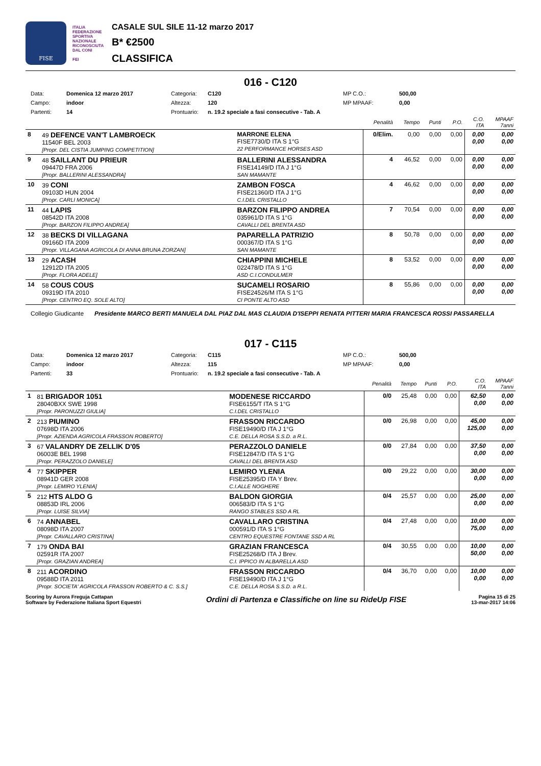FISE
ITALIA FEDERAZIONE SPORTIVA NAZIONALE RICONOSCIUTA DAL CONI
FEI
CASALE SUL SILE 11-12 marzo 2017
B* €2500
CLASSIFICA
016 - C120
Data: Domenica 12 marzo 2017 Categoria: C120 MP C.O.: 500,00 Campo: indoor Altezza: 120 MP MPAAF: 0,00 Partenti: 14 Prontuario: n. 19.2 speciale a fasi consecutive - Tab. A
| | | | Penalità | Tempo | Punti | P.O. | C.O. ITA | MPAAF 7anni |
| --- | --- | --- | --- | --- | --- | --- | --- | --- |
| 8 | 49 DEFENCE VAN'T LAMBROECK 11540F BEL 2003 [Propr. DEL CISTIA JUMPING COMPETITION] | MARRONE ELENA FISE7730/D ITA S 1°G 22 PERFORMANCE HORSES ASD | 0/Elim. | 0,00 | 0,00 | 0,00 | 0,00 0,00 | 0,00 0,00 |
| 9 | 48 SAILLANT DU PRIEUR 09447D FRA 2006 [Propr. BALLERINI ALESSANDRA] | BALLERINI ALESSANDRA FISE14149/D ITA J 1°G SAN MAMANTE | 4 | 46,52 | 0,00 | 0,00 | 0,00 0,00 | 0,00 0,00 |
| 10 | 39 CONI 09103D HUN 2004 [Propr. CARLI MONICA] | ZAMBON FOSCA FISE21360/D ITA J 1°G C.I.DEL CRISTALLO | 4 | 46,62 | 0,00 | 0,00 | 0,00 0,00 | 0,00 0,00 |
| 11 | 44 LAPIS 08542D ITA 2008 [Propr. BARZON FILIPPO ANDREA] | BARZON FILIPPO ANDREA 035961/D ITA S 1°G CAVALLI DEL BRENTA ASD | 7 | 70,54 | 0,00 | 0,00 | 0,00 0,00 | 0,00 0,00 |
| 12 | 38 BECKS DI VILLAGANA 09166D ITA 2009 [Propr. VILLAGANA AGRICOLA DI ANNA BRUNA ZORZAN] | PAPARELLA PATRIZIO 000367/D ITA S 1°G SAN MAMANTE | 8 | 50,78 | 0,00 | 0,00 | 0,00 0,00 | 0,00 0,00 |
| 13 | 29 ACASH 12912D ITA 2005 [Propr. FLORA ADELE] | CHIAPPINI MICHELE 022478/D ITA S 1°G ASD C.I.CONDULMER | 8 | 53,52 | 0,00 | 0,00 | 0,00 0,00 | 0,00 0,00 |
| 14 | 58 COUS COUS 09319D ITA 2010 [Propr. CENTRO EQ. SOLE ALTO] | SUCAMELI ROSARIO FISE24526/M ITA S 1°G CI PONTE ALTO ASD | 8 | 55,86 | 0,00 | 0,00 | 0,00 0,00 | 0,00 0,00 |
Collegio Giudicante Presidente MARCO BERTI MANUELA DAL PIAZ DAL MAS CLAUDIA D'ISEPPI RENATA PITTERI MARIA FRANCESCA ROSSI PASSARELLA
017 - C115
Data: Domenica 12 marzo 2017 Categoria: C115 MP C.O.: 500,00 Campo: indoor Altezza: 115 MP MPAAF: 0,00 Partenti: 33 Prontuario: n. 19.2 speciale a fasi consecutive - Tab. A
| | | | Penalità | Tempo | Punti | P.O. | C.O. ITA | MPAAF 7anni |
| --- | --- | --- | --- | --- | --- | --- | --- | --- |
| 1 | 81 BRIGADOR 1051 28040BXX SWE 1998 [Propr. PARONUZZI GIULIA] | MODENESE RICCARDO FISE6155/T ITA S 1°G C.I.DEL CRISTALLO | 0/0 | 25,48 | 0,00 | 0,00 | 62,50 0,00 | 0,00 0,00 |
| 2 | 213 PIUMINO 07698D ITA 2006 [Propr. AZIENDA AGRICOLA FRASSON ROBERTO] | FRASSON RICCARDO FISE19490/D ITA J 1°G C.E. DELLA ROSA S.S.D. a R.L. | 0/0 | 26,98 | 0,00 | 0,00 | 45,00 125,00 | 0,00 0,00 |
| 3 | 67 VALANDRY DE ZELLIK D'05 06003E BEL 1998 [Propr. PERAZZOLO DANIELE] | PERAZZOLO DANIELE FISE12847/D ITA S 1°G CAVALLI DEL BRENTA ASD | 0/0 | 27,84 | 0,00 | 0,00 | 37,50 0,00 | 0,00 0,00 |
| 4 | 77 SKIPPER 08941D GER 2008 [Propr. LEMIRO YLENIA] | LEMIRO YLENIA FISE25395/D ITA Y Brev. C.I.ALLE NOGHERE | 0/0 | 29,22 | 0,00 | 0,00 | 30,00 0,00 | 0,00 0,00 |
| 5 | 212 HTS ALDO G 08853D IRL 2006 [Propr. LUISE SILVIA] | BALDON GIORGIA 006583/D ITA S 1°G RANGO STABLES SSD A RL | 0/4 | 25,57 | 0,00 | 0,00 | 25,00 0,00 | 0,00 0,00 |
| 6 | 74 ANNABEL 08098D ITA 2007 [Propr. CAVALLARO CRISTINA] | CAVALLARO CRISTINA 000591/D ITA S 1°G CENTRO EQUESTRE FONTANE SSD A RL | 0/4 | 27,48 | 0,00 | 0,00 | 10,00 75,00 | 0,00 0,00 |
| 7 | 179 ONDA BAI 02591R ITA 2007 [Propr. GRAZIAN ANDREA] | GRAZIAN FRANCESCA FISE25268/D ITA J Brev. C.I. IPPICO IN ALBARELLA ASD | 0/4 | 30,55 | 0,00 | 0,00 | 10,00 50,00 | 0,00 0,00 |
| 8 | 211 ACORDINO 09588D ITA 2011 [Propr. SOCIETA' AGRICOLA FRASSON ROBERTO & C. S.S.] | FRASSON RICCARDO FISE19490/D ITA J 1°G C.E. DELLA ROSA S.S.D. a R.L. | 0/4 | 36,70 | 0,00 | 0,00 | 10,00 0,00 | 0,00 0,00 |
Scoring by Aurora Freguja Cattapan
Software by Federazione Italiana Sport Equestri
Ordini di Partenza e Classifiche on line su RideUp FISE
Pagina 15 di 25
13-mar-2017 14:06